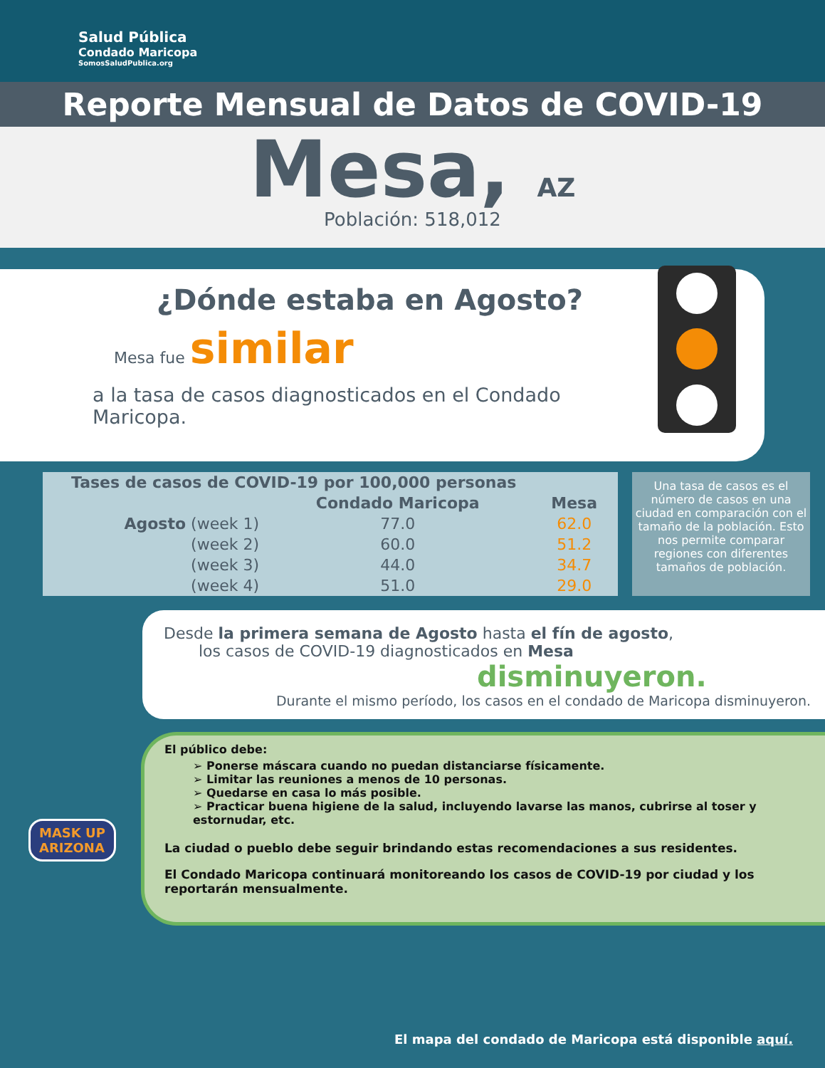Salud Pública
Condado Maricopa
SomosSaludPublica.org
Reporte Mensual de Datos de COVID-19
Mesa, AZ
Población: 518,012
¿Dónde estaba en Agosto?
Mesa fue similar
a la tasa de casos diagnosticados en el Condado Maricopa.
| Tases de casos de COVID-19 por 100,000 personas | | |
| --- | --- | --- |
| | Condado Maricopa | Mesa |
| Agosto (week 1) | 77.0 | 62.0 |
| (week 2) | 60.0 | 51.2 |
| (week 3) | 44.0 | 34.7 |
| (week 4) | 51.0 | 29.0 |
Una tasa de casos es el número de casos en una ciudad en comparación con el tamaño de la población. Esto nos permite comparar regiones con diferentes tamaños de población.
Desde la primera semana de Agosto hasta el fín de agosto,
los casos de COVID-19 diagnosticados en Mesa
disminuyeron.
Durante el mismo período, los casos en el condado de Maricopa disminuyeron.
El público debe:
➢ Ponerse máscara cuando no puedan distanciarse físicamente.
➢ Limitar las reuniones a menos de 10 personas.
➢ Quedarse en casa lo más posible.
➢ Practicar buena higiene de la salud, incluyendo lavarse las manos, cubrirse al toser y estornudar, etc.
La ciudad o pueblo debe seguir brindando estas recomendaciones a sus residentes.
El Condado Maricopa continuará monitoreando los casos de COVID-19 por ciudad y los reportarán mensualmente.
MASK UP
ARIZONA
El mapa del condado de Maricopa está disponible aquí.